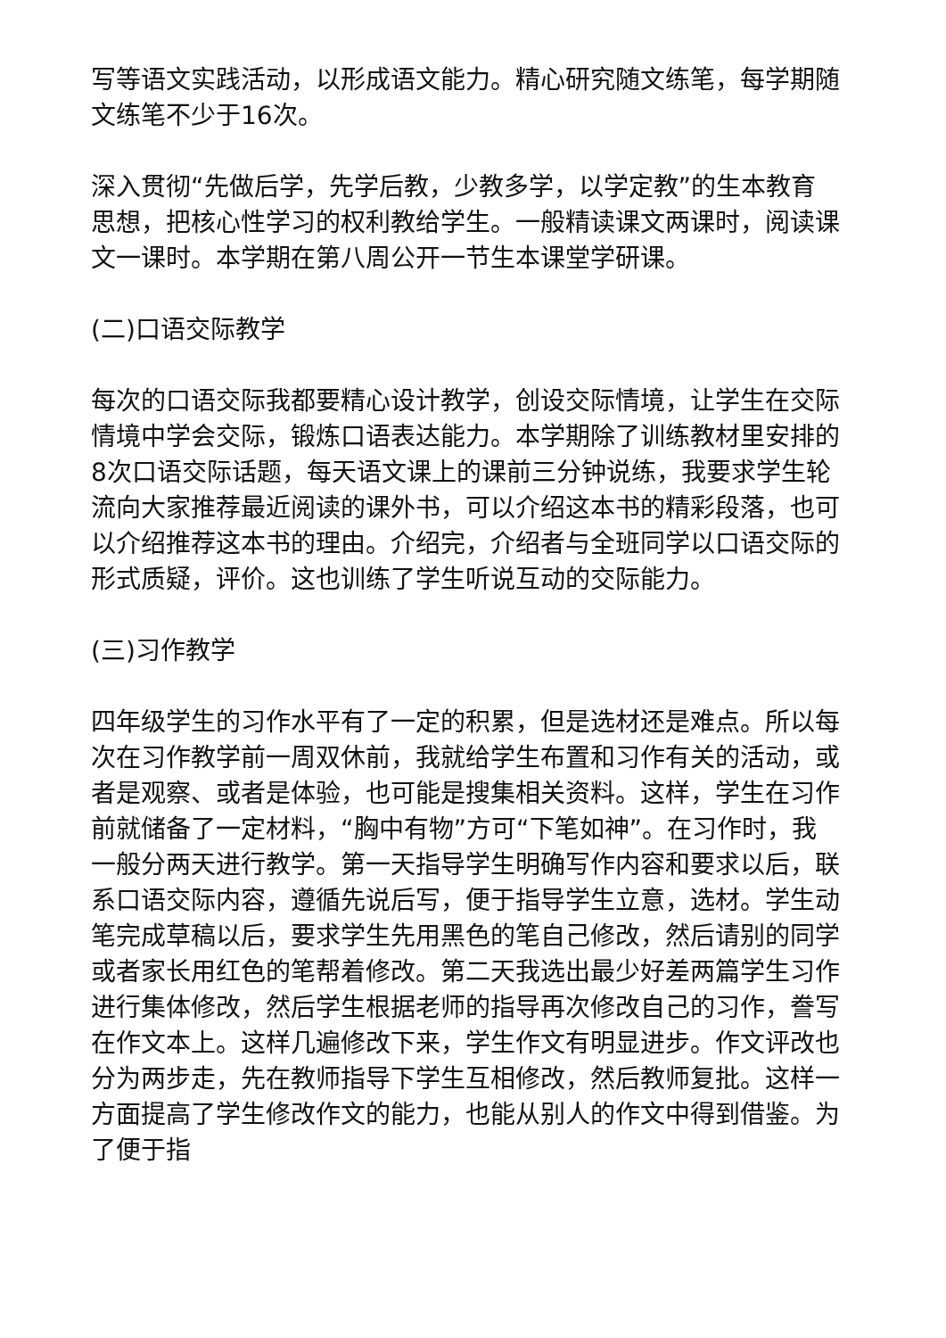写等语文实践活动，以形成语文能力。精心研究随文练笔，每学期随文练笔不少于16次。
深入贯彻“先做后学，先学后教，少教多学，以学定教”的生本教育思想，把核心性学习的权利教给学生。一般精读课文两课时，阅读课文一课时。本学期在第八周公开一节生本课堂学研课。
(二)口语交际教学
每次的口语交际我都要精心设计教学，创设交际情境，让学生在交际情境中学会交际，锻炼口语表达能力。本学期除了训练教材里安排的8次口语交际话题，每天语文课上的课前三分钟说练，我要求学生轮流向大家推荐最近阅读的课外书，可以介绍这本书的精彩段落，也可以介绍推荐这本书的理由。介绍完，介绍者与全班同学以口语交际的形式质疑，评价。这也训练了学生听说互动的交际能力。
(三)习作教学
四年级学生的习作水平有了一定的积累，但是选材还是难点。所以每次在习作教学前一周双休前，我就给学生布置和习作有关的活动，或者是观察、或者是体验，也可能是搜集相关资料。这样，学生在习作前就储备了一定材料，“胸中有物”方可“下笔如神”。在习作时，我一般分两天进行教学。第一天指导学生明确写作内容和要求以后，联系口语交际内容，遵循先说后写，便于指导学生立意，选材。学生动笔完成草稿以后，要求学生先用黑色的笔自己修改，然后请别的同学或者家长用红色的笔帮着修改。第二天我选出最少好差两篇学生习作进行集体修改，然后学生根据老师的指导再次修改自己的习作，誊写在作文本上。这样几遍修改下来，学生作文有明显进步。作文评改也分为两步走，先在教师指导下学生互相修改，然后教师复批。这样一方面提高了学生修改作文的能力，也能从别人的作文中得到借鉴。为了便于指